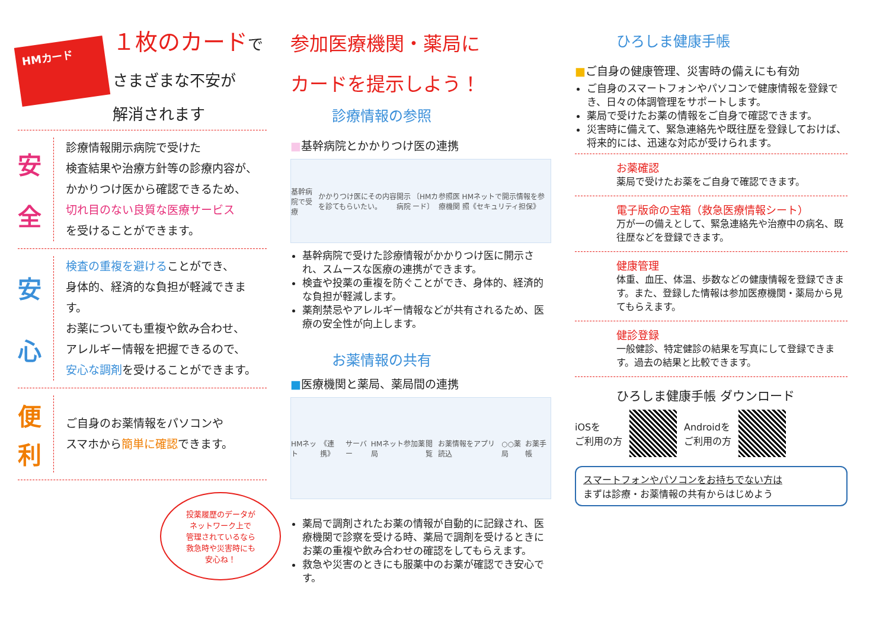HMカード
１枚のカードで
さまざまな不安が
解消されます
安
全
診療情報開示病院で受けた
検査結果や治療方針等の診療内容が、
かかりつけ医から確認できるため、
切れ目のない良質な医療サービス
を受けることができます。
安
心
検査の重複を避けることができ、
身体的、経済的な負担が軽減できます。
お薬についても重複や飲み合わせ、
アレルギー情報を把握できるので、
安心な調剤を受けることができます。
便
利
ご自身のお薬情報をパソコンや
スマホから簡単に確認できます。
投薬履歴のデータが
ネットワーク上で
管理されているなら
救急時や災害時にも
安心ね！
参加医療機関・薬局に
カードを提示しよう！
診療情報の参照
■基幹病院とかかりつけ医の連携
基幹病院で受療 かかりつけ医にその内容を診てもらいたい。 開示病院 〔HMカード〕 参照医療機関 HMネットで開示情報を参照《セキュリティ担保》
基幹病院で受けた診療情報がかかりつけ医に開示され、スムースな医療の連携ができます。
検査や投薬の重複を防ぐことができ、身体的、経済的な負担が軽減します。
薬剤禁忌やアレルギー情報などが共有されるため、医療の安全性が向上します。
お薬情報の共有
■医療機関と薬局、薬局間の連携
HMネット 《連携》 サーバー HMネット参加薬局 閲覧 お薬情報をアプリ読込 ○○薬局 お薬手帳
薬局で調剤されたお薬の情報が自動的に記録され、医療機関で診察を受ける時、薬局で調剤を受けるときにお薬の重複や飲み合わせの確認をしてもらえます。
救急や災害のときにも服薬中のお薬が確認でき安心です。
ひろしま健康手帳
■ご自身の健康管理、災害時の備えにも有効
ご自身のスマートフォンやパソコンで健康情報を登録でき、日々の体調管理をサポートします。
薬局で受けたお薬の情報をご自身で確認できます。
災害時に備えて、緊急連絡先や既往歴を登録しておけば、将来的には、迅速な対応が受けられます。
お薬確認
薬局で受けたお薬をご自身で確認できます。
電子版命の宝箱（救急医療情報シート）
万が一の備えとして、緊急連絡先や治療中の病名、既往歴などを登録できます。
健康管理
体重、血圧、体温、歩数などの健康情報を登録できます。また、登録した情報は参加医療機関・薬局から見てもらえます。
健診登録
一般健診、特定健診の結果を写真にして登録できます。過去の結果と比較できます。
ひろしま健康手帳 ダウンロード
iOSを
ご利用の方
Androidを
ご利用の方
スマートフォンやパソコンをお持ちでない方は
まずは診療・お薬情報の共有からはじめよう